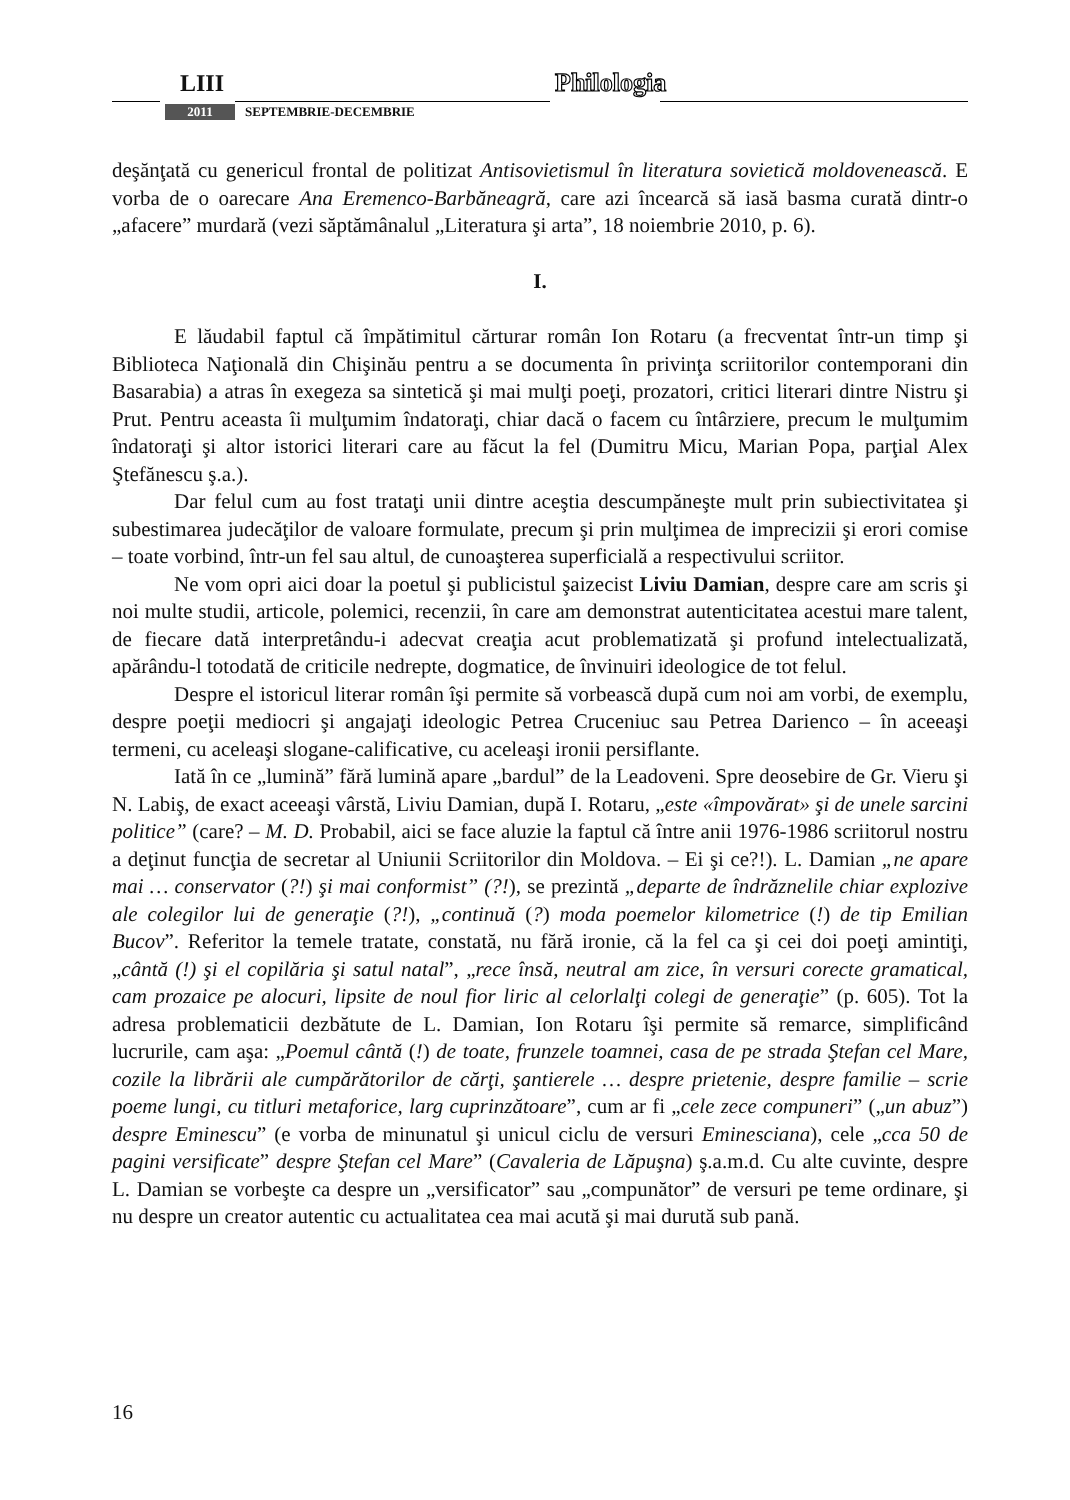LIII Philologia
2011 SEPTEMBRIE-DECEMBRIE
deşănţată cu genericul frontal de politizat Antisovietismul în literatura sovietică moldovenească. E vorba de o oarecare Ana Eremenco-Barbăneagră, care azi încearcă să iasă basma curată dintr-o „afacere” murdară (vezi săptămânalul „Literatura şi arta”, 18 noiembrie 2010, p. 6).
I.
E lăudabil faptul că împătimitul cărturar român Ion Rotaru (a frecventat într-un timp şi Biblioteca Naţională din Chişinău pentru a se documenta în privinţa scriitorilor contemporani din Basarabia) a atras în exegeza sa sintetică şi mai mulţi poeţi, prozatori, critici literari dintre Nistru şi Prut. Pentru aceasta îi mulţumim îndatoraţi, chiar dacă o facem cu întârziere, precum le mulţumim îndatoraţi şi altor istorici literari care au făcut la fel (Dumitru Micu, Marian Popa, parţial Alex Ştefănescu ş.a.).
Dar felul cum au fost trataţi unii dintre aceştia descumpăneşte mult prin subiectivitatea şi subestimarea judecăţilor de valoare formulate, precum şi prin mulţimea de imprecizii şi erori comise – toate vorbind, într-un fel sau altul, de cunoaşterea superficială a respectivului scriitor.
Ne vom opri aici doar la poetul şi publicistul şaizecist Liviu Damian, despre care am scris şi noi multe studii, articole, polemici, recenzii, în care am demonstrat autenticitatea acestui mare talent, de fiecare dată interpretându-i adecvat creaţia acut problematizată şi profund intelectualizată, apărându-l totodată de criticile nedrepte, dogmatice, de învinuiri ideologice de tot felul.
Despre el istoricul literar român îşi permite să vorbească după cum noi am vorbi, de exemplu, despre poeţii mediocri şi angajaţi ideologic Petrea Cruceniuc sau Petrea Darienco – în aceeaşi termeni, cu aceleaşi slogane-calificative, cu aceleaşi ironii persiflante.
Iată în ce „lumină” fără lumină apare „bardul” de la Leadoveni. Spre deosebire de Gr. Vieru şi N. Labiş, de exact aceeaşi vârstă, Liviu Damian, după I. Rotaru, „este «împovărat» şi de unele sarcini politice” (care? – M. D. Probabil, aici se face aluzie la faptul că între anii 1976-1986 scriitorul nostru a deţinut funcţia de secretar al Uniunii Scriitorilor din Moldova. – Ei şi ce?!). L. Damian „ne apare mai … conservator (?!) şi mai conformist” (?!), se prezintă „departe de îndrăznelile chiar explozive ale colegilor lui de generaţie (?!), „continuă (?) moda poemelor kilometrice (!) de tip Emilian Bucov”. Referitor la temele tratate, constată, nu fără ironie, că la fel ca şi cei doi poeţi amintiţi, „cântă (!) şi el copilăria şi satul natal”, „rece însă, neutral am zice, în versuri corecte gramatical, cam prozaice pe alocuri, lipsite de noul fior liric al celorlalţi colegi de generaţie” (p. 605). Tot la adresa problematicii dezbătute de L. Damian, Ion Rotaru îşi permite să remarce, simplificând lucrurile, cam aşa: „Poemul cântă (!) de toate, frunzele toamnei, casa de pe strada Ştefan cel Mare, cozile la librării ale cumpărătorilor de cărţi, şantierele … despre prietenie, despre familie – scrie poeme lungi, cu titluri metaforice, larg cuprinzătoare”, cum ar fi „cele zece compuneri” („un abuz”) despre Eminescu” (e vorba de minunatul şi unicul ciclu de versuri Eminesciana), cele „cca 50 de pagini versificate” despre Ştefan cel Mare” (Cavaleria de Lăpuşna) ş.a.m.d. Cu alte cuvinte, despre L. Damian se vorbeşte ca despre un „versificator” sau „compunător” de versuri pe teme ordinare, şi nu despre un creator autentic cu actualitatea cea mai acută şi mai durută sub pană.
16